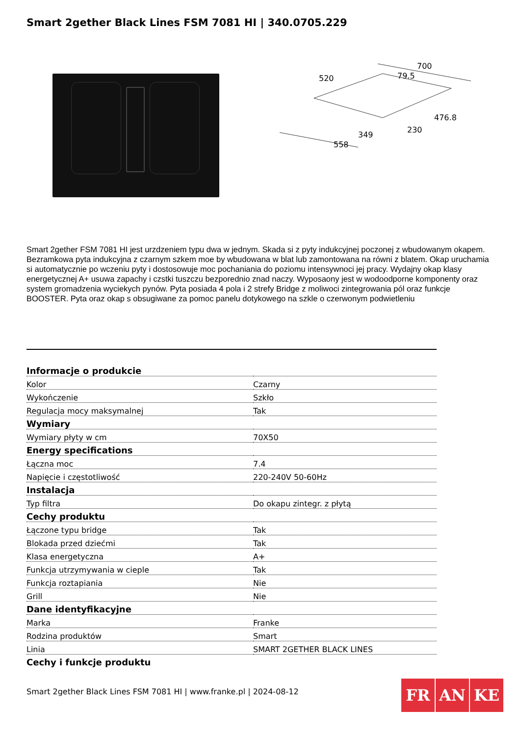Smart 2gether Black Lines FSM 7081 HI | 340.0705.229
520
700
79.5
476.8
558
349
230
Smart 2gether FSM 7081 HI jest urzdzeniem typu dwa w jednym. Skada si z pyty indukcyjnej poczonej z wbudowanym okapem. Bezramkowa pyta indukcyjna z czarnym szkem moe by wbudowana w blat lub zamontowana na równi z blatem. Okap uruchamia si automatycznie po wczeniu pyty i dostosowuje moc pochaniania do poziomu intensywnoci jej pracy. Wydajny okap klasy energetycznej A+ usuwa zapachy i czstki tuszczu bezporednio znad naczy. Wyposaony jest w wodoodporne komponenty oraz system gromadzenia wyciekych pynów. Pyta posiada 4 pola i 2 strefy Bridge z moliwoci zintegrowania pól oraz funkcje BOOSTER. Pyta oraz okap s obsugiwane za pomoc panelu dotykowego na szkle o czerwonym podwietleniu
| Informacje o produkcie | |
| --- | --- |
| Kolor | Czarny |
| Wykończenie | Szkło |
| Regulacja mocy maksymalnej | Tak |
| Wymiary | |
| Wymiary płyty w cm | 70X50 |
| Energy specifications | |
| Łączna moc | 7.4 |
| Napięcie i częstotliwość | 220-240V 50-60Hz |
| Instalacja | |
| Typ filtra | Do okapu zintegr. z płytą |
| Cechy produktu | |
| Łączone typu bridge | Tak |
| Blokada przed dziećmi | Tak |
| Klasa energetyczna | A+ |
| Funkcja utrzymywania w cieple | Tak |
| Funkcja roztapiania | Nie |
| Grill | Nie |
| Dane identyfikacyjne | |
| Marka | Franke |
| Rodzina produktów | Smart |
| Linia | SMART 2GETHER BLACK LINES |
| Cechy i funkcje produktu | |
Smart 2gether Black Lines FSM 7081 HI | www.franke.pl | 2024-08-12
FR AN KE